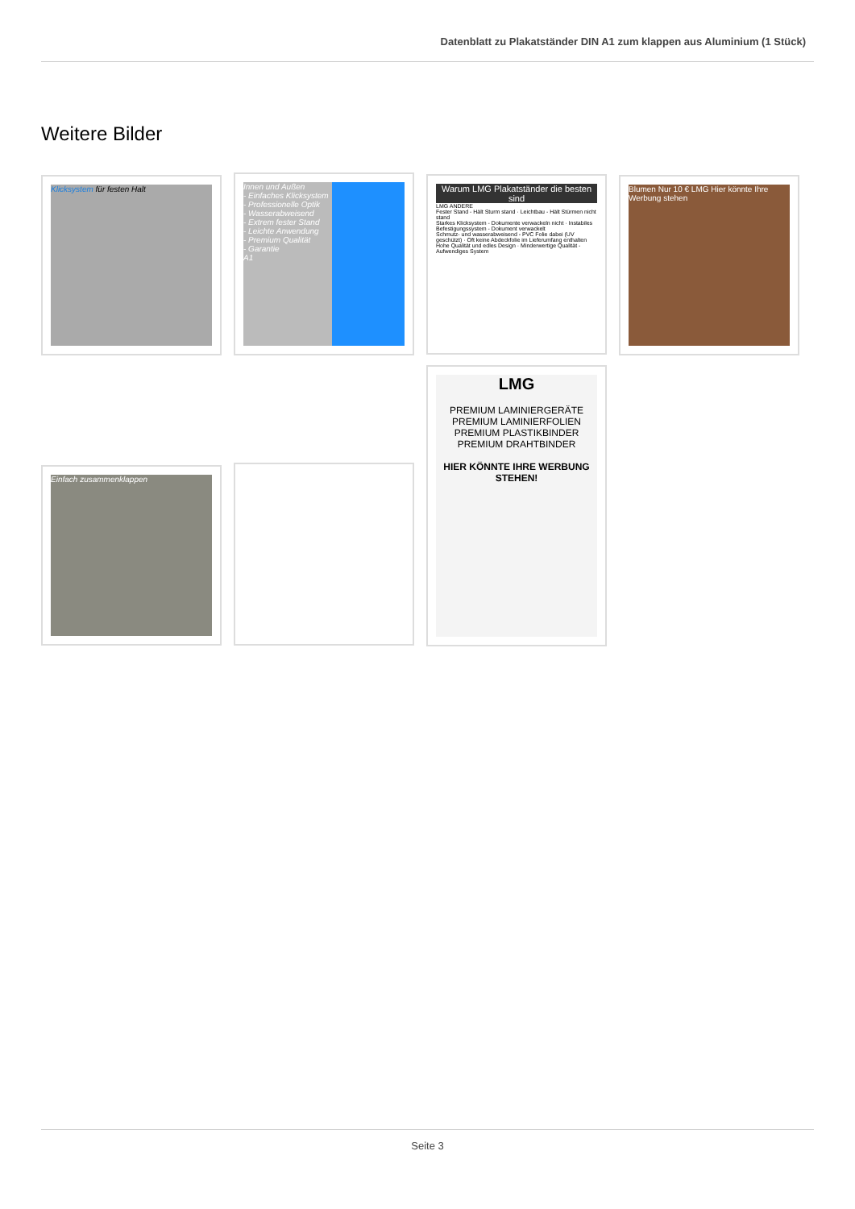Datenblatt zu Plakatständer DIN A1 zum klappen aus Aluminium (1 Stück)
Weitere Bilder
Klicksystem für festen Halt
Innen und Außen
- Einfaches Klicksystem
- Professionelle Optik
- Wasserabweisend
- Extrem fester Stand
- Leichte Anwendung
- Premium Qualität
- Garantie
A1
Warum LMG Plakatständer die besten sind
LMG ANDERE
Fester Stand - Hält Sturm stand · Leichtbau - Hält Stürmen nicht stand
Starkes Klicksystem - Dokumente verwackeln nicht · Instabiles Befestigungssystem - Dokument verwackelt
Schmutz- und wasserabweisend - PVC Folie dabei (UV geschützt) · Oft keine Abdeckfolie im Lieferumfang enthalten
Hohe Qualität und edles Design · Minderwertige Qualität - Aufwendiges System
Blumen Nur 10 € LMG Hier könnte Ihre Werbung stehen
LMG
PREMIUM LAMINIERGERÄTE PREMIUM LAMINIERFOLIEN
PREMIUM PLASTIKBINDER PREMIUM DRAHTBINDER
HIER KÖNNTE IHRE WERBUNG STEHEN!
Einfach zusammenklappen
Seite 3